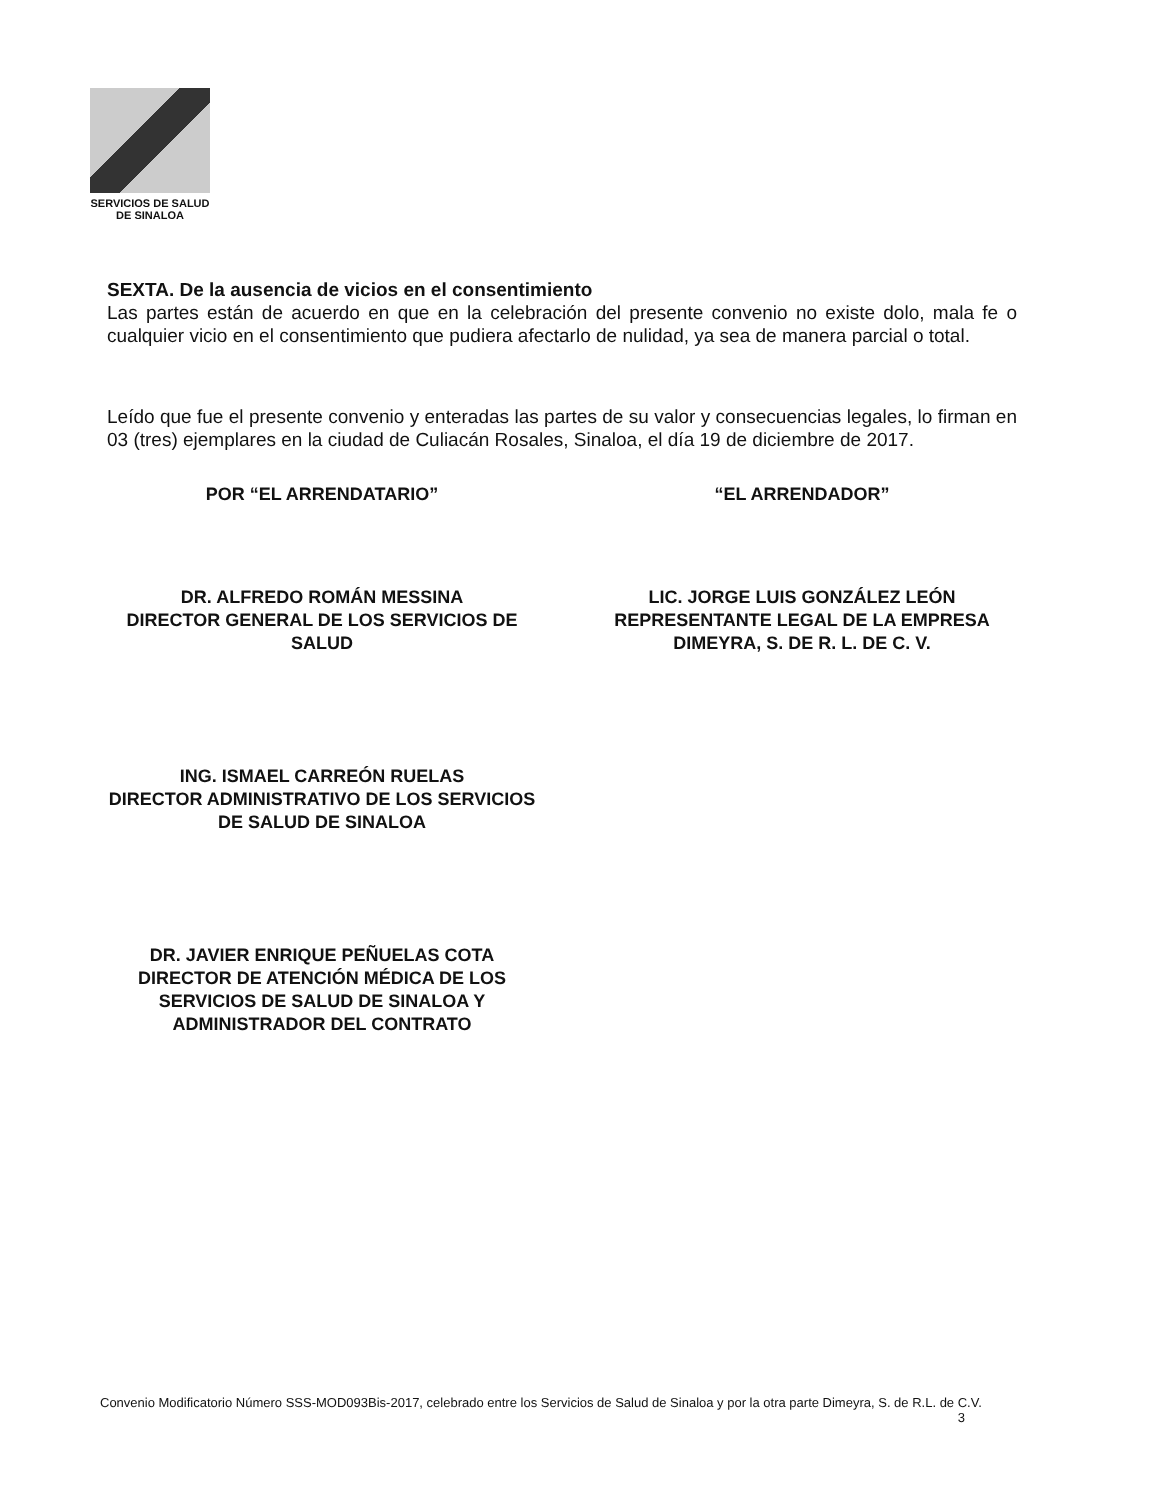SERVICIOS DE SALUD
DE SINALOA
SEXTA. De la ausencia de vicios en el consentimiento
Las partes están de acuerdo en que en la celebración del presente convenio no existe dolo, mala fe o cualquier vicio en el consentimiento que pudiera afectarlo de nulidad, ya sea de manera parcial o total.
Leído que fue el presente convenio y enteradas las partes de su valor y consecuencias legales, lo firman en 03 (tres) ejemplares en la ciudad de Culiacán Rosales, Sinaloa, el día 19 de diciembre de 2017.
POR “EL ARRENDATARIO” “EL ARRENDADOR”
DR. ALFREDO ROMÁN MESSINA
DIRECTOR GENERAL DE LOS SERVICIOS DE SALUD
LIC. JORGE LUIS GONZÁLEZ LEÓN
REPRESENTANTE LEGAL DE LA EMPRESA DIMEYRA, S. DE R. L. DE C. V.
ING. ISMAEL CARREÓN RUELAS
DIRECTOR ADMINISTRATIVO DE LOS SERVICIOS DE SALUD DE SINALOA
DR. JAVIER ENRIQUE PEÑUELAS COTA
DIRECTOR DE ATENCIÓN MÉDICA DE LOS SERVICIOS DE SALUD DE SINALOA Y ADMINISTRADOR DEL CONTRATO
Convenio Modificatorio Número SSS-MOD093Bis-2017, celebrado entre los Servicios de Salud de Sinaloa y por la otra parte Dimeyra, S. de R.L. de C.V.
3